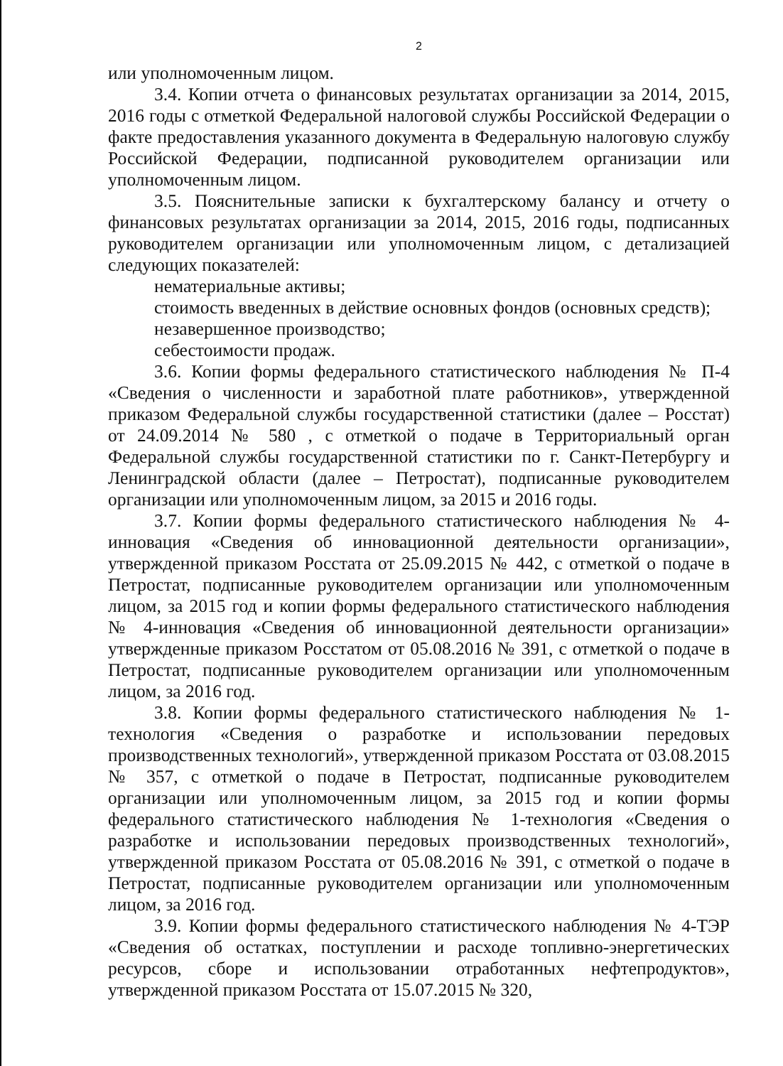2
или уполномоченным лицом.
3.4. Копии отчета о финансовых результатах организации за 2014, 2015, 2016 годы с отметкой Федеральной налоговой службы Российской Федерации о факте предоставления указанного документа в Федеральную налоговую службу Российской Федерации, подписанной руководителем организации или уполномоченным лицом.
3.5. Пояснительные записки к бухгалтерскому балансу и отчету о финансовых результатах организации за 2014, 2015, 2016 годы, подписанных руководителем организации или уполномоченным лицом, с детализацией следующих показателей:
нематериальные активы;
стоимость введенных в действие основных фондов (основных средств);
незавершенное производство;
себестоимости продаж.
3.6. Копии формы федерального статистического наблюдения № П-4 «Сведения о численности и заработной плате работников», утвержденной приказом Федеральной службы государственной статистики (далее – Росстат) от 24.09.2014 № 580 , с отметкой о подаче в Территориальный орган Федеральной службы государственной статистики по г. Санкт-Петербургу и Ленинградской области (далее – Петростат), подписанные руководителем организации или уполномоченным лицом, за 2015 и 2016 годы.
3.7. Копии формы федерального статистического наблюдения № 4-инновация «Сведения об инновационной деятельности организации», утвержденной приказом Росстата от 25.09.2015 № 442, с отметкой о подаче в Петростат, подписанные руководителем организации или уполномоченным лицом, за 2015 год и копии формы федерального статистического наблюдения № 4-инновация «Сведения об инновационной деятельности организации» утвержденные приказом Росстатом от 05.08.2016 № 391, с отметкой о подаче в Петростат, подписанные руководителем организации или уполномоченным лицом, за 2016 год.
3.8. Копии формы федерального статистического наблюдения № 1-технология «Сведения о разработке и использовании передовых производственных технологий», утвержденной приказом Росстата от 03.08.2015 № 357, с отметкой о подаче в Петростат, подписанные руководителем организации или уполномоченным лицом, за 2015 год и копии формы федерального статистического наблюдения № 1-технология «Сведения о разработке и использовании передовых производственных технологий», утвержденной приказом Росстата от 05.08.2016 № 391, с отметкой о подаче в Петростат, подписанные руководителем организации или уполномоченным лицом, за 2016 год.
3.9. Копии формы федерального статистического наблюдения № 4-ТЭР «Сведения об остатках, поступлении и расходе топливно-энергетических ресурсов, сборе и использовании отработанных нефтепродуктов», утвержденной приказом Росстата от 15.07.2015 № 320,